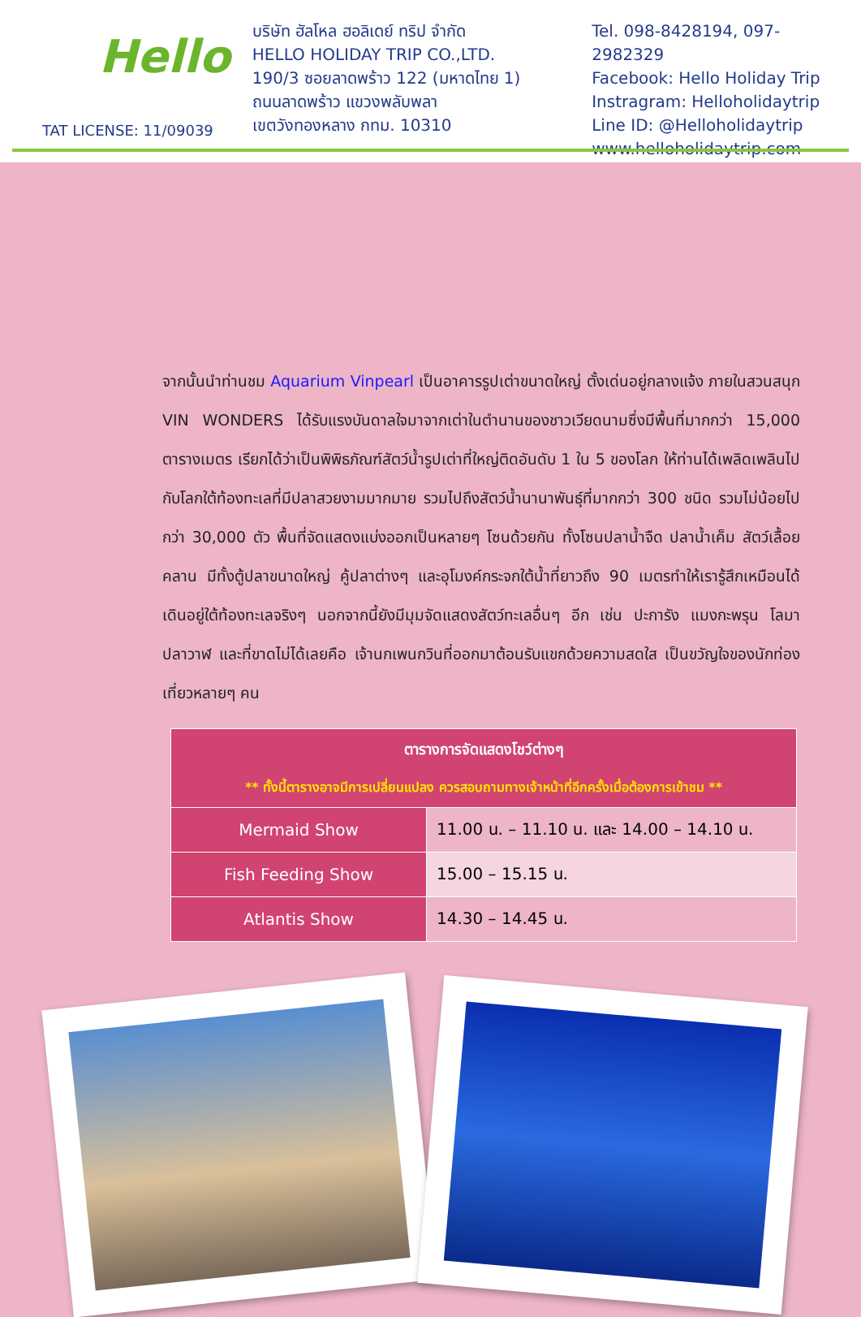Hello
TAT LICENSE: 11/09039
บริษัท ฮัลโหล ฮอลิเดย์ ทริป จำกัด
HELLO HOLIDAY TRIP CO.,LTD.
190/3 ซอยลาดพร้าว 122 (มหาดไทย 1)
ถนนลาดพร้าว แขวงพลับพลา
เขตวังทองหลาง กทม. 10310
Tel. 098-8428194, 097-2982329
Facebook: Hello Holiday Trip
Instragram: Helloholidaytrip
Line ID: @Helloholidaytrip
www.helloholidaytrip.com
จากนั้นนำท่านชม Aquarium Vinpearl เป็นอาคารรูปเต่าขนาดใหญ่ ตั้งเด่นอยู่กลางแจ้ง ภายในสวนสนุก VIN WONDERS ได้รับแรงบันดาลใจมาจากเต่าในตำนานของชาวเวียดนามซึ่งมีพื้นที่มากกว่า 15,000 ตารางเมตร เรียกได้ว่าเป็นพิพิธภัณฑ์สัตว์น้ำรูปเต่าที่ใหญ่ติดอันดับ 1 ใน 5 ของโลก ให้ท่านได้เพลิดเพลินไปกับโลกใต้ท้องทะเลที่มีปลาสวยงามมากมาย รวมไปถึงสัตว์น้ำนานาพันธุ์ที่มากกว่า 300 ชนิด รวมไม่น้อยไปกว่า 30,000 ตัว พื้นที่จัดแสดงแบ่งออกเป็นหลายๆ โซนด้วยกัน ทั้งโซนปลาน้ำจืด ปลาน้ำเค็ม สัตว์เลื้อยคลาน มีทั้งตู้ปลาขนาดใหญ่ คู้ปลาต่างๆ และอุโมงค์กระจกใต้น้ำที่ยาวถึง 90 เมตรทำให้เรารู้สึกเหมือนได้เดินอยู่ใต้ท้องทะเลจริงๆ นอกจากนี้ยังมีมุมจัดแสดงสัตว์ทะเลอื่นๆ อีก เช่น ปะการัง แมงกะพรุน โลมา ปลาวาฬ และที่ขาดไม่ได้เลยคือ เจ้านกเพนกวินที่ออกมาต้อนรับแขกด้วยความสดใส เป็นขวัญใจของนักท่องเที่ยวหลายๆ คน
| ตารางการจัดแสดงโชว์ต่างๆ ** ทั้งนี้ตารางอาจมีการเปลี่ยนแปลง ควรสอบถามทางเจ้าหน้าที่อีกครั้งเมื่อต้องการเข้าชม ** | |
| --- | --- |
| Mermaid Show | 11.00 น. – 11.10 น. และ 14.00 – 14.10 น. |
| Fish Feeding Show | 15.00 – 15.15 น. |
| Atlantis Show | 14.30 – 14.45 น. |